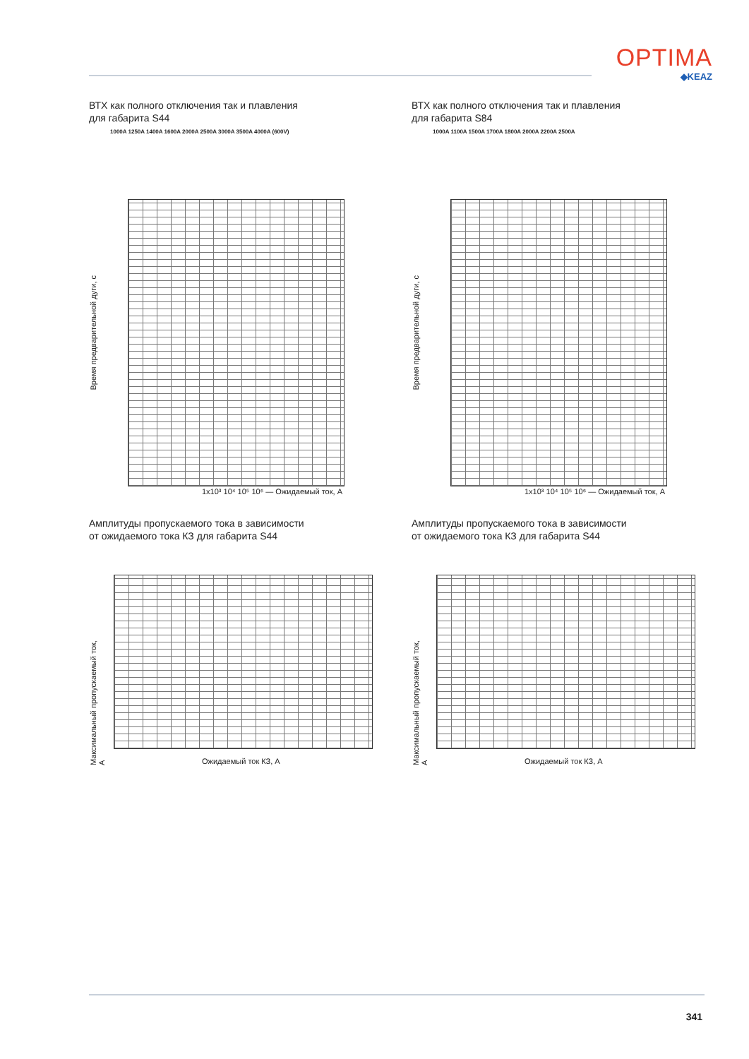OPTIMA
◆KEAZ
ВТХ как полного отключения так и плавления
для габарита S44
1000A 1250A 1400A 1600A 2000A 2500A 3000A 3500A 4000A (600V)
Время предварительной дуги, с
1x10³ 10⁴ 10⁵ 10⁶ — Ожидаемый ток, А
ВТХ как полного отключения так и плавления
для габарита S84
1000A 1100A 1500A 1700A 1800A 2000A 2200A 2500A
Время предварительной дуги, с
1x10³ 10⁴ 10⁵ 10⁶ — Ожидаемый ток, А
Амплитуды пропускаемого тока в зависимости
от ожидаемого тока КЗ для габарита S44
Максимальный пропускаемый ток, А
Ожидаемый ток КЗ, А
Амплитуды пропускаемого тока в зависимости
от ожидаемого тока КЗ для габарита S44
Максимальный пропускаемый ток, А
Ожидаемый ток КЗ, А
341